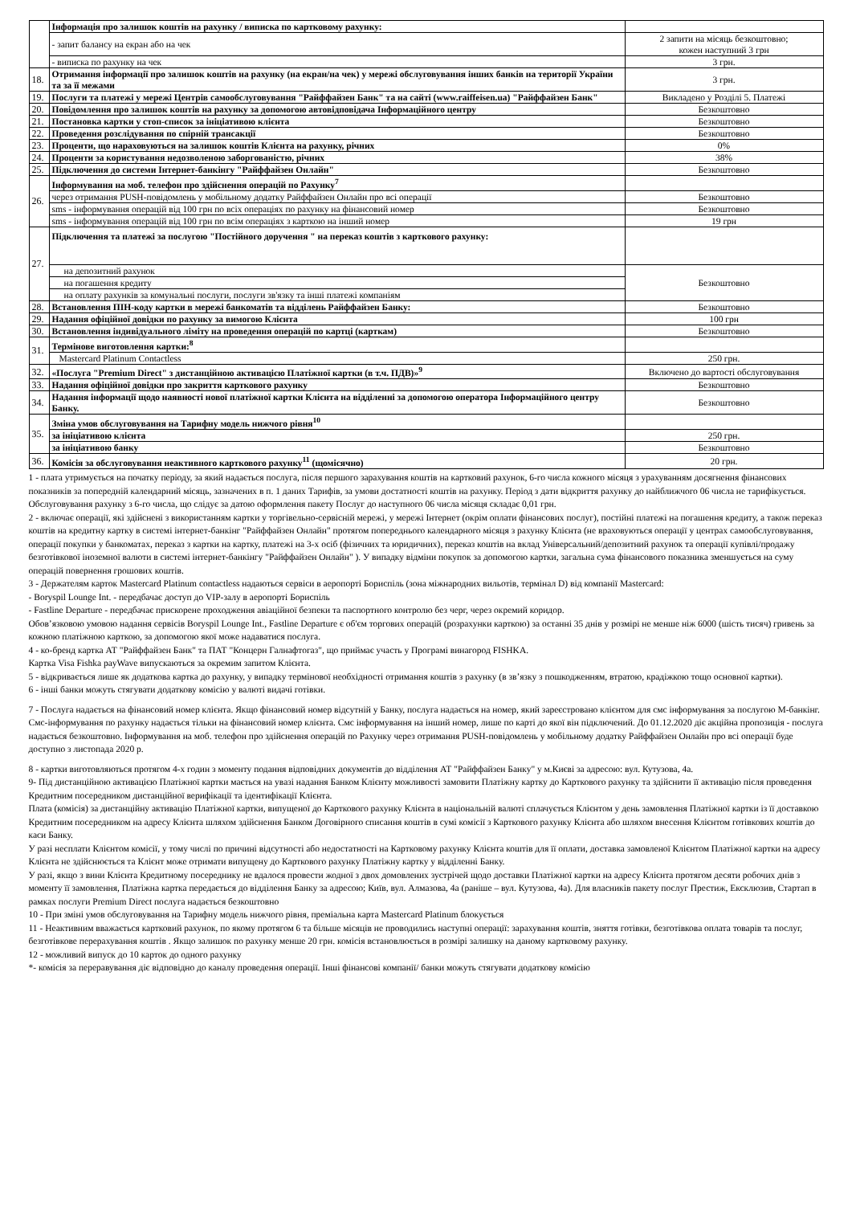| | Інформація про залишок коштів на рахунку / виписка по картковому рахунку: | |
| | - запит балансу на екран або на чек | 2 запити на місяць безкоштовно; кожен наступний 3 грн |
| | - виписка по рахунку на чек | 3 грн. |
| 18. | Отримання інформації про залишок коштів на рахунку (на екран/на чек) у мережі обслуговування інших банків на території України та за її межами | 3 грн. |
| 19. | Послуги та платежі у мережі Центрів самообслуговування "Райффайзен Банк" та на сайті (www.raiffeisen.ua) "Райффайзен Банк" | Викладено у Розділі 5. Платежі |
| 20. | Повідомлення про залишок коштів на рахунку за допомогою автовідповідача Інформаційного центру | Безкоштовно |
| 21. | Постановка картки у стоп-список за ініціативою клієнта | Безкоштовно |
| 22. | Проведення розслідування по спірній трансакції | Безкоштовно |
| 23. | Проценти, що нараховуються на залишок коштів Клієнта на рахунку, річних | 0% |
| 24. | Проценти за користування недозволеною заборгованістю, річних | 38% |
| 25. | Підключення до системи Інтернет-банкінгу "Райффайзен Онлайн" | Безкоштовно |
| 26. | Інформування на моб. телефон про здійснення операцій по Рахунку<sup>7</sup> | |
| | через отримання PUSH-повідомлень у мобільному додатку Райффайзен Онлайн про всі операції | Безкоштовно |
| | sms - інформування операцій від 100 грн по всіх операціях по рахунку на фінансовий номер | Безкоштовно |
| | sms - інформування операцій від 100 грн по всім операціях з карткою на інший номер | 19 грн |
| 27. | Підключення та платежі за послугою "Постійного доручення " на переказ коштів з карткового рахунку: | |
| | на депозитний рахунок | Безкоштовно |
| | на погашення кредиту | |
| | на оплату рахунків за комунальні послуги, послуги зв'язку та інші платежі компаніям | |
| 28. | Встановлення ПІН-коду картки в мережі банкоматів та відділень Райффайзен Банку: | Безкоштовно |
| 29. | Надання офіційної довідки по рахунку за вимогою Клієнта | 100 грн |
| 30. | Встановлення індивідуального ліміту на проведення операцій по картці (карткам) | Безкоштовно |
| 31. | Термінове виготовлення картки:<sup>8</sup> | |
| | Mastercard Platinum Contactless | 250 грн. |
| 32. | «Послуга "Premium Direct" з дистанційною активацією Платіжної картки (в т.ч. ПДВ)»<sup>9</sup> | Включено до вартості обслуговування |
| 33. | Надання офіційної довідки про закриття карткового рахунку | Безкоштовно |
| 34. | Надання інформації щодо наявності нової платіжної картки Клієнта на відділенні за допомогою оператора Інформаційного центру Банку. | Безкоштовно |
| 35. | Зміна умов обслуговування на Тарифну модель нижчого рівня<sup>10</sup> | |
| | за ініціативою клієнта | 250 грн. |
| | за ініціативою банку | Безкоштовно |
| 36. | Комісія за обслуговування неактивного карткового рахунку<sup>11</sup> (щомісячно) | 20 грн. |
1 - плата утримується на початку періоду, за який надається послуга, після першого зарахування коштів на картковий рахунок, 6-го числа кожного місяця з урахуванням досягнення фінансових показників за попередній календарний місяць, зазначених в п. 1 даних Тарифів, за умови достатності коштів на рахунку. Період з дати відкриття рахунку до найближчого 06 числа не тарифікується. Обслуговування рахунку з 6-го числа, що слідує за датою оформлення пакету Послуг до наступного 06 числа місяця складає 0,01 грн.
2 - включає операції, які здійснені з використанням картки у торгівельно-сервісній мережі, у мережі Інтернет (окрім оплати фінансових послуг), постійні платежі на погашення кредиту, а також переказ коштів на кредитну картку в системі інтернет-банкінг "Райффайзен Онлайн" протягом попереднього календарного місяця з рахунку Клієнта (не враховуються операції у центрах самообслуговування, операції покупки у банкоматах, переказ з картки на картку, платежі на 3-х осіб (фізичних та юридичних), переказ коштів на вклад Універсальний/депозитний рахунок та операції купівлі/продажу безготівкової іноземної валюти в системі інтернет-банкінгу "Райффайзен Онлайн" ). У випадку відміни покупок за допомогою картки, загальна сума фінансового показника зменшується на суму операцій повернення грошових коштів.
3 - Держателям карток Mastercard Platinum contactless надаються сервіси в аеропорті Бориспіль (зона міжнародних вильотів, термінал D) від компанії Mastercard:
- Boryspil Lounge Int. - передбачає доступ до VIP-залу в аеропорті Бориспіль
- Fastline Departure - передбачає прискорене проходження авіаційної безпеки та паспортного контролю без черг, через окремий коридор.
Обов’язковою умовою надання сервісів Boryspil Lounge Int., Fastline Departure є об'єм торгових операцій (розрахунки карткою) за останні 35 днів у розмірі не менше ніж 6000 (шість тисяч) гривень за кожною платіжною карткою, за допомогою якої може надаватися послуга.
4 - ко-бренд картка АТ "Райффайзен Банк" та ПАТ "Концерн Галнафтогаз", що приймає участь у Програмі винагород FISHKA.
Картка Visa Fishka payWave випускаються за окремим запитом Клієнта.
5 - відкривається лише як додаткова картка до рахунку, у випадку термінової необхідності отримання коштів з рахунку (в зв’язку з пошкодженням, втратою, крадіжкою тощо основної картки).
6 - інші банки можуть стягувати додаткову комісію у валюті видачі готівки.
7 - Послуга надається на фінансовий номер клієнта. Якщо фінансовий номер відсутній у Банку, послуга надається на номер, який зареєстровано клієнтом для смс інформування за послугою М-банкінг. Смс-інформування по рахунку надається тільки на фінансовий номер клієнта. Смс інформування на інший номер, лише по карті до якої він підключений. До 01.12.2020 діє акційна пропозиція - послуга надається безкоштовно. Інформування на моб. телефон про здійснення операцій по Рахунку через отримання PUSH-повідомлень у мобільному додатку Райффайзен Онлайн про всі операції буде доступно з листопада 2020 р.
8 - картки виготовляються протягом 4-х годин з моменту подання відповідних документів до відділення АТ "Райффайзен Банку" у м.Києві за адресою: вул. Кутузова, 4а.
9- Під дистанційною активацією Платіжної картки мається на увазі надання Банком Клієнту можливості замовити Платіжну картку до Карткового рахунку та здійснити її активацію після проведення Кредитним посередником дистанційної верифікації та ідентифікації Клієнта.
Плата (комісія) за дистанційну активацію Платіжної картки, випущеної до Карткового рахунку Клієнта в національній валюті сплачується Клієнтом у день замовлення Платіжної картки із її доставкою Кредитним посередником на адресу Клієнта шляхом здійснення Банком Договірного списання коштів в сумі комісії з Карткового рахунку Клієнта або шляхом внесення Клієнтом готівкових коштів до каси Банку.
У разі несплати Клієнтом комісії, у тому числі по причині відсутності або недостатності на Картковому рахунку Клієнта коштів для її оплати, доставка замовленої Клієнтом Платіжної картки на адресу Клієнта не здійснюється та Клієнт може отримати випущену до Карткового рахунку Платіжну картку у відділенні Банку.
У разі, якщо з вини Клієнта Кредитному посереднику не вдалося провести жодної з двох домовлених зустрічей щодо доставки Платіжної картки на адресу Клієнта протягом десяти робочих днів з моменту її замовлення, Платіжна картка передається до відділення Банку за адресою; Київ, вул. Алмазова, 4а (раніше – вул. Кутузова, 4а). Для власників пакету послуг Престиж, Ексклюзив, Стартап в рамках послуги Premium Direct послуга надається безкоштовно
10 - При зміні умов обслуговування на Тарифну модель нижчого рівня, преміальна карта Mastercard Platinum блокується
11 - Неактивним вважається картковий рахунок, по якому протягом 6 та більше місяців не проводились наступні операції: зарахування коштів, зняття готівки, безготівкова оплата товарів та послуг, безготівкове перерахування коштів . Якщо залишок по рахунку менше 20 грн. комісія встановлюється в розмірі залишку на даному картковому рахунку.
12 - можливий випуск до 10 карток до одного рахунку
*- комісія за переравування діє відповідно до каналу проведення операції. Інші фінансові компанії/ банки можуть стягувати додаткову комісію